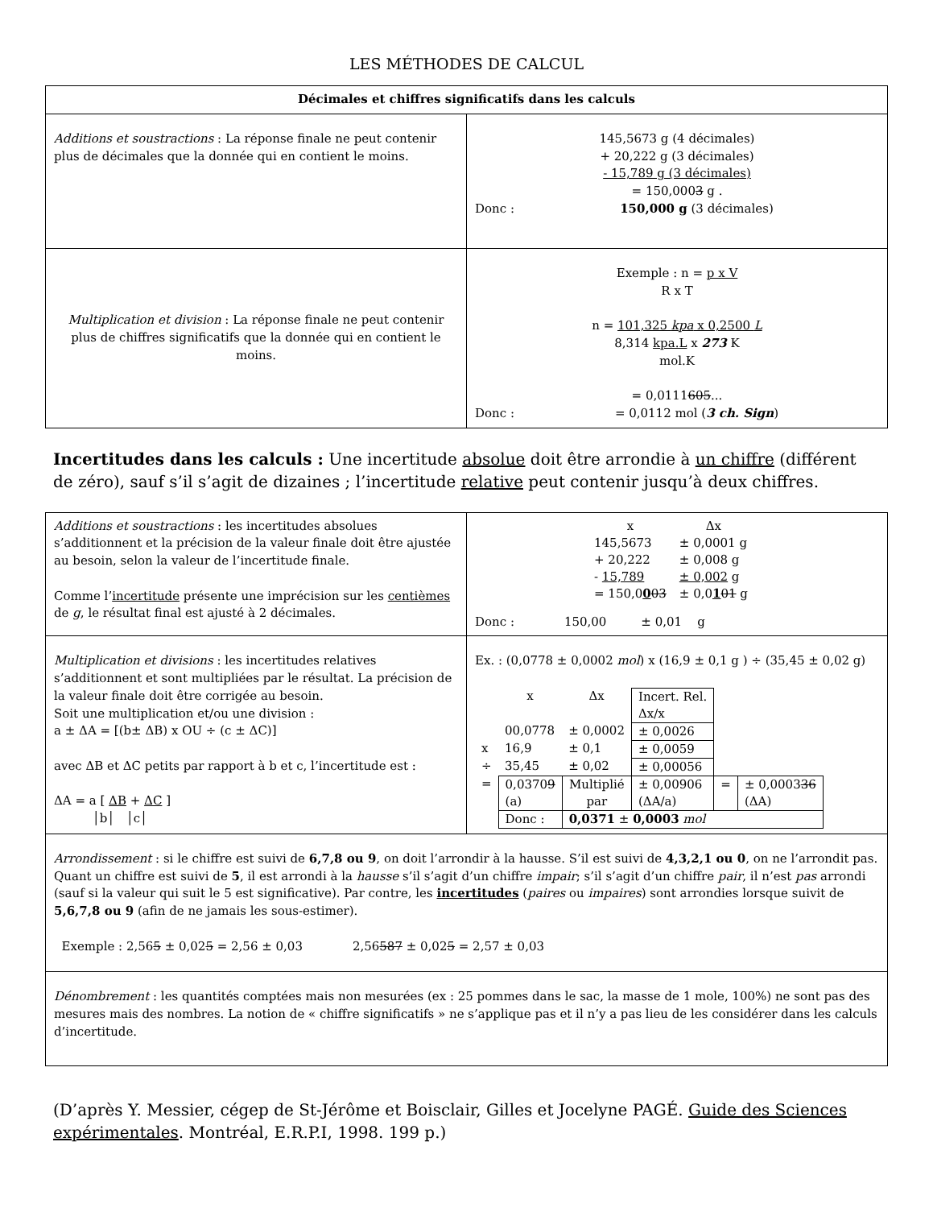LES MÉTHODES DE CALCUL
| Décimales et chiffres significatifs dans les calculs | |
| --- | --- |
| Additions et soustractions : La réponse finale ne peut contenir plus de décimales que la donnée qui en contient le moins. | 145,5673 g (4 décimales) + 20,222 g (3 décimales) - 15,789 g (3 décimales) = 150,000 3 g . Donc : 150,000 g (3 décimales) |
| Multiplication et division : La réponse finale ne peut contenir plus de chiffres significatifs que la donnée qui en contient le moins. | Exemple : n = p x V R x T n = 101,325 kpa x 0,2500 L 8,314 kpa.L x 273 K mol.K = 0,0111 605 ... Donc : = 0,0112 mol ( 3 ch. Sign ) |
Incertitudes dans les calculs : Une incertitude absolue doit être arrondie à un chiffre (différent de zéro), sauf s’il s’agit de dizaines ; l’incertitude relative peut contenir jusqu’à deux chiffres.
| Additions et soustractions : les incertitudes absolues s’additionnent et la précision de la valeur finale doit être ajustée au besoin, selon la valeur de l’incertitude finale. Comme l’ incertitude présente une imprécision sur les centièmes de g , le résultat final est ajusté à 2 décimales. | / x / Δx / / 145,5673 / ± 0,0001 g / / + 20,222 / ± 0,008 g / / - 15,789 / ± 0,002 g / / = 150,0 0 03 / ± 0,0 1 01 g / Donc : 150,00 ± 0,01 g |
| Multiplication et divisions : les incertitudes relatives s’additionnent et sont multipliées par le résultat. La précision de la valeur finale doit être corrigée au besoin. Soit une multiplication et/ou une division : a ± ΔA = [(b± ΔB) x OU ÷ (c ± ΔC)] avec ΔB et ΔC petits par rapport à b et c, l’incertitude est : ΔA = a [ ΔB + ΔC ] │b│ │c│ | Ex. : (0,0778 ± 0,0002 mol ) x (16,9 ± 0,1 g ) ÷ (35,45 ± 0,02 g) / / x / Δx / Incert. Rel. Δx/x / / / / / 00,0778 / ± 0,0002 / ± 0,0026 / / / / x / 16,9 / ± 0,1 / ± 0,0059 / / / / ÷ / 35,45 / ± 0,02 / ± 0,00056 / / / / = / 0,0370 9 (a) / Multiplié par / ± 0,00906 (ΔA/a) / = / ± 0,0003 36 (ΔA) / / / Donc : / 0,0371 ± 0,0003 mol / / / / |
| Arrondissement : si le chiffre est suivi de 6,7,8 ou 9 , on doit l’arrondir à la hausse. S’il est suivi de 4,3,2,1 ou 0 , on ne l’arrondit pas. Quant un chiffre est suivi de 5 , il est arrondi à la hausse s’il s’agit d’un chiffre impair ; s’il s’agit d’un chiffre pair , il n’est pas arrondi (sauf si la valeur qui suit le 5 est significative). Par contre, les incertitudes ( paires ou impaires ) sont arrondies lorsque suivit de 5,6,7,8 ou 9 (afin de ne jamais les sous-estimer). Exemple : 2,56 5 ± 0,02 5 = 2,56 ± 0,03 2,56 587 ± 0,02 5 = 2,57 ± 0,03 | |
| Dénombrement : les quantités comptées mais non mesurées (ex : 25 pommes dans le sac, la masse de 1 mole, 100%) ne sont pas des mesures mais des nombres. La notion de « chiffre significatifs » ne s’applique pas et il n’y a pas lieu de les considérer dans les calculs d’incertitude. | |
(D’après Y. Messier, cégep de St-Jérôme et Boisclair, Gilles et Jocelyne PAGÉ. Guide des Sciences expérimentales. Montréal, E.R.P.I, 1998. 199 p.)